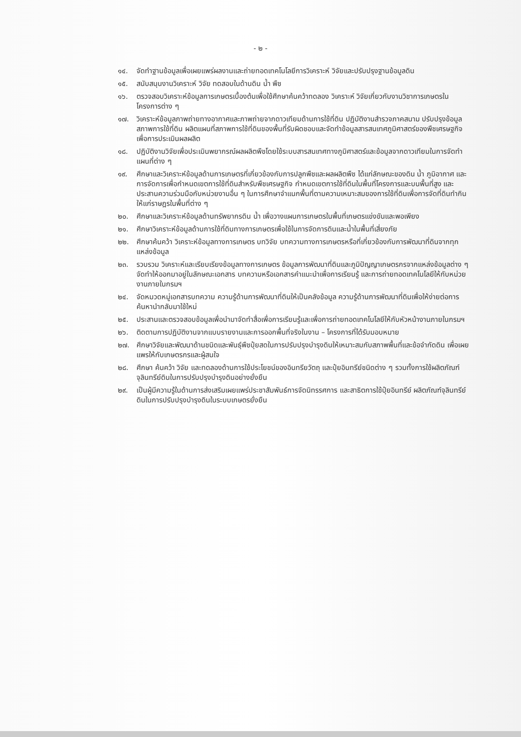- ๒ -
๑๔. จัดทำฐานข้อมูลเพื่อเผยแพร่ผลงานและถ่ายทอดเทคโนโลยีการวิเคราะห์ วิจัยและปรับปรุงฐานข้อมูลดิน
๑๕. สนับสนุนงานวิเคราะห์ วิจัย ทดสอบในด้านดิน น้ำ พืช
๑๖. ตรวจสอบวิเคราะห์ข้อมูลการเกษตรเบื้องต้นเพื่อใช้ศึกษาค้นคว้าทดลอง วิเคราะห์ วิจัยเกี่ยวกับงานวิชาการเกษตรในโครงการต่าง ๆ
๑๗. วิเคราะห์ข้อมูลภาพถ่ายทางอากาศและภาพถ่ายจากดาวเทียมด้านการใช้ที่ดิน ปฏิบัติงานสำรวจภาคสนาม ปรับปรุงข้อมูลสภาพการใช้ที่ดิน ผลิตแผนที่สภาพการใช้ที่ดินของพื้นที่รับผิดชอบและจัดทำข้อมูลสารสนเทศภูมิศาสตร์ของพืชเศรษฐกิจเพื่อการประเมินผลผลิต
๑๘. ปฏิบัติงานวิจัยเพื่อประเมินพยากรณ์ผลผลิตพืชโดยใช้ระบบสารสนเทศทางภูมิศาสตร์และข้อมูลจากดาวเทียมในการจัดทำแผนที่ต่าง ๆ
๑๙. ศึกษาและวิเคราะห์ข้อมูลด้านการเกษตรที่เกี่ยวข้องกับการปลูกพืชและผลผลิตพืช ได้แก่ลักษณะของดิน น้ำ ภูมิอากาศ และการจัดการเพื่อกำหนดเขตการใช้ที่ดินสำหรับพืชเศรษฐกิจ กำหนดเขตการใช้ที่ดินในพื้นที่โครงการและบนพื้นที่สูง และประสานความร่วมมือกับหน่วยงานอื่น ๆ ในการศึกษาจำแนกพื้นที่ตามความเหมาะสมของการใช้ที่ดินเพื่อการจัดที่ดินทำกินให้แก่ราษฎรในพื้นที่ต่าง ๆ
๒๐. ศึกษาและวิเคราะห์ข้อมูลด้านทรัพยากรดิน น้ำ เพื่อวางแผนการเกษตรในพื้นที่เกษตรแข่งขันและพอเพียง
๒๑. ศึกษาวิเคราะห์ข้อมูลด้านการใช้ที่ดินทางการเกษตรเพื่อใช้ในการจัดการดินและน้ำในพื้นที่เสี่ยงภัย
๒๒. ศึกษาค้นคว้า วิเคราะห์ข้อมูลทางการเกษตร บทวิจัย บทความทางการเกษตรหรือที่เกี่ยวข้องกับการพัฒนาที่ดินจากทุกแหล่งข้อมูล
๒๓. รวบรวม วิเคราะห์และเรียบเรียงข้อมูลทางการเกษตร ข้อมูลการพัฒนาที่ดินและภูมิปัญญาเกษตรกรจากแหล่งข้อมูลต่าง ๆ จัดทำให้ออกมาอยู่ในลักษณะเอกสาร บทความหรือเอกสารคำแนะนำเพื่อการเรียนรู้ และการถ่ายทอดเทคโนโลยีให้กับหน่วยงานภายในกรมฯ
๒๔. จัดหมวดหมู่เอกสารบทความ ความรู้ด้านการพัฒนาที่ดินให้เป็นคลังข้อมูล ความรู้ด้านการพัฒนาที่ดินเพื่อให้ง่ายต่อการค้นหานำกลับมาใช้ใหม่
๒๕. ประสานและตรวจสอบข้อมูลเพื่อนำมาจัดทำสื่อเพื่อการเรียนรู้และเพื่อการถ่ายทอดเทคโนโลยีให้กับหัวหน้างานภายในกรมฯ
๒๖. ติดตามการปฏิบัติงานจากแบบรายงานและการออกพื้นที่จริงในงาน – โครงการที่ได้รับมอบหมาย
๒๗. ศึกษาวิจัยและพัฒนาด้านชนิดและพันธุ์พืชปุ๋ยสดในการปรับปรุงบำรุงดินให้เหมาะสมกับสภาพพื้นที่และข้อจำกัดดิน เพื่อเผยแพรให้กับเกษตรกรและผู้สนใจ
๒๘. ศึกษา ค้นคว้า วิจัย และทดลองด้านการใช้ประโยชน์ของอินทรียวัตถุ และปุ๋ยอินทรีย์ชนิดต่าง ๆ รวมทั้งการใช้ผลิตภัณฑ์จุลินทรีย์ดินในการปรับปรุงบำรุงดินอย่างยั่งยืน
๒๙. เป็นผู้มีความรู้ในด้านการส่งเสริมเผยแพร่ประชาสัมพันธ์การจัดนิทรรศการ และสาธิตการใช้ปุ๋ยอินทรีย์ ผลิตภัณฑ์จุลินทรีย์ดินในการปรับปรุงบำรุงดินในระบบเกษตรยั่งยืน